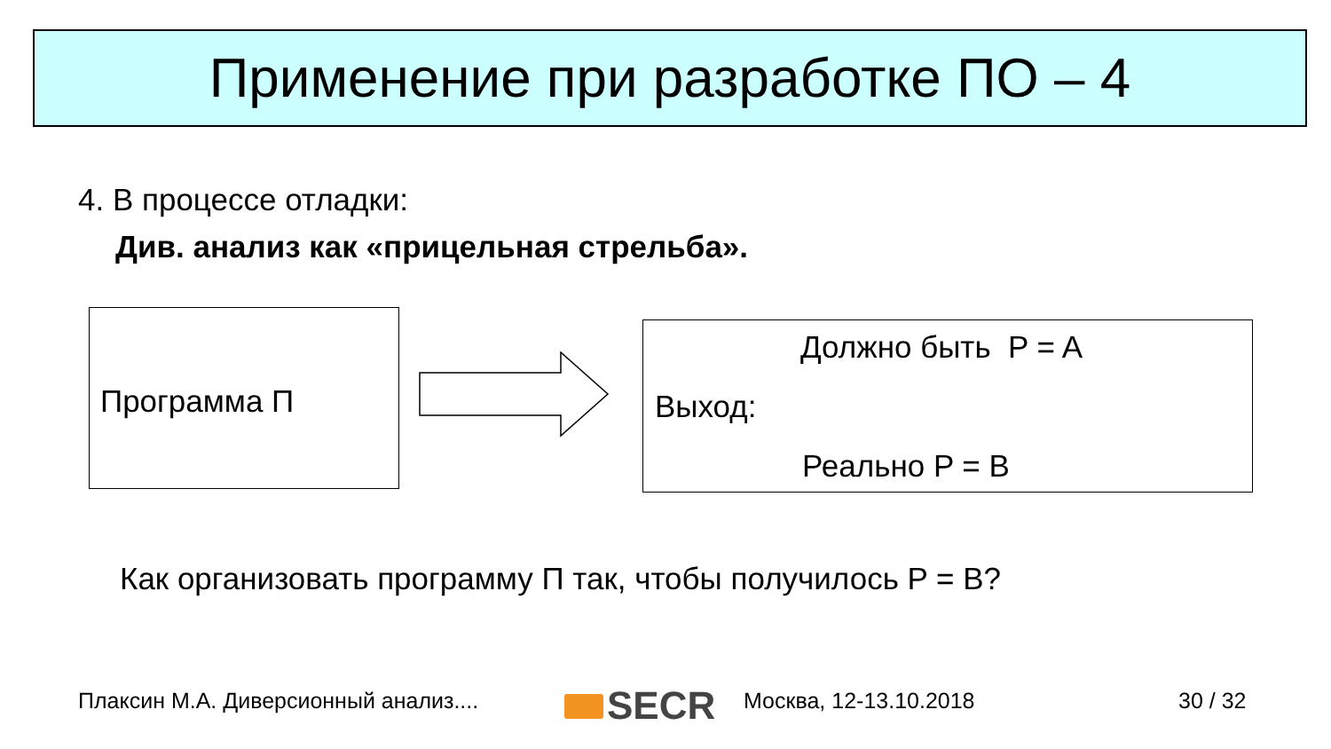Применение при разработке ПО – 4
4. В процессе отладки:
Див. анализ как «прицельная стрельба».
Программа П
Должно быть P = A
Выход:
Реально P = B
Как организовать программу П так, чтобы получилось P = B?
Плаксин М.А. Диверсионный анализ....
SECR Москва, 12-13.10.2018 30 / 32